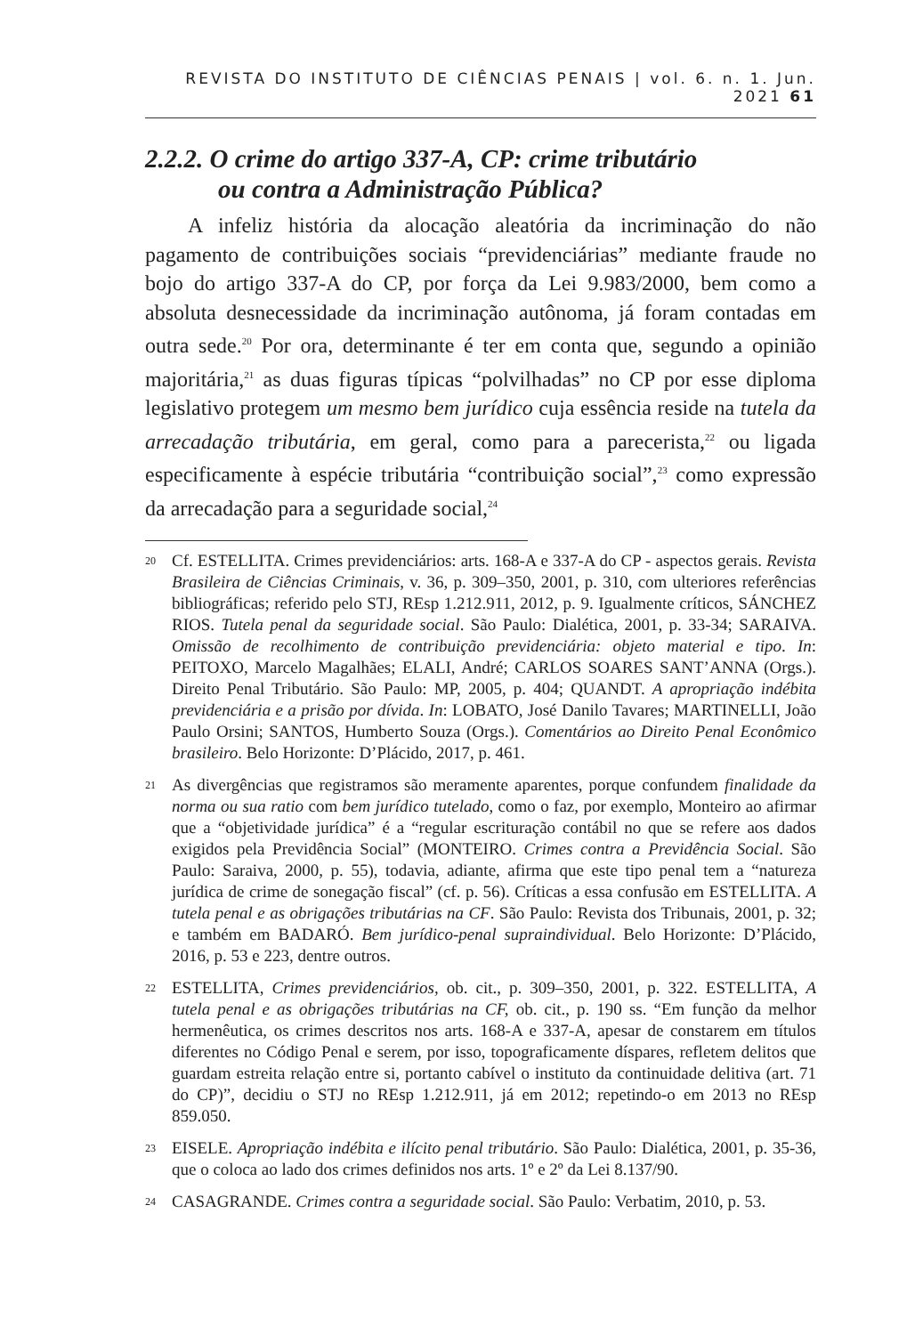REVISTA DO INSTITUTO DE CIÊNCIAS PENAIS | vol. 6. n. 1. Jun. 2021 61
2.2.2. O crime do artigo 337-A, CP: crime tributário
ou contra a Administração Pública?
A infeliz história da alocação aleatória da incriminação do não pagamento de contribuições sociais “previdenciárias” mediante fraude no bojo do artigo 337-A do CP, por força da Lei 9.983/2000, bem como a absoluta desnecessidade da incriminação autônoma, já foram contadas em outra sede.<sup>20</sup> Por ora, determinante é ter em conta que, segundo a opinião majoritária,<sup>21</sup> as duas figuras típicas “polvilhadas” no CP por esse diploma legislativo protegem um mesmo bem jurídico cuja essência reside na tutela da arrecadação tributária, em geral, como para a parecerista,<sup>22</sup> ou ligada especificamente à espécie tributária “contribuição social”,<sup>23</sup> como expressão da arrecadação para a seguridade social,<sup>24</sup>
20 Cf. ESTELLITA. Crimes previdenciários: arts. 168-A e 337-A do CP - aspectos gerais. Revista Brasileira de Ciências Criminais, v. 36, p. 309–350, 2001, p. 310, com ulteriores referências bibliográficas; referido pelo STJ, REsp 1.212.911, 2012, p. 9. Igualmente críticos, SÁNCHEZ RIOS. Tutela penal da seguridade social. São Paulo: Dialética, 2001, p. 33-34; SARAIVA. Omissão de recolhimento de contribuição previdenciária: objeto material e tipo. In: PEITOXO, Marcelo Magalhães; ELALI, André; CARLOS SOARES SANT’ANNA (Orgs.). Direito Penal Tributário. São Paulo: MP, 2005, p. 404; QUANDT. A apropriação indébita previdenciária e a prisão por dívida. In: LOBATO, José Danilo Tavares; MARTINELLI, João Paulo Orsini; SANTOS, Humberto Souza (Orgs.). Comentários ao Direito Penal Econômico brasileiro. Belo Horizonte: D’Plácido, 2017, p. 461.
21 As divergências que registramos são meramente aparentes, porque confundem finalidade da norma ou sua ratio com bem jurídico tutelado, como o faz, por exemplo, Monteiro ao afirmar que a “objetividade jurídica” é a “regular escrituração contábil no que se refere aos dados exigidos pela Previdência Social” (MONTEIRO. Crimes contra a Previdência Social. São Paulo: Saraiva, 2000, p. 55), todavia, adiante, afirma que este tipo penal tem a “natureza jurídica de crime de sonegação fiscal” (cf. p. 56). Críticas a essa confusão em ESTELLITA. A tutela penal e as obrigações tributárias na CF. São Paulo: Revista dos Tribunais, 2001, p. 32; e também em BADARÓ. Bem jurídico-penal supraindividual. Belo Horizonte: D’Plácido, 2016, p. 53 e 223, dentre outros.
22 ESTELLITA, Crimes previdenciários, ob. cit., p. 309–350, 2001, p. 322. ESTELLITA, A tutela penal e as obrigações tributárias na CF, ob. cit., p. 190 ss. “Em função da melhor hermenêutica, os crimes descritos nos arts. 168-A e 337-A, apesar de constarem em títulos diferentes no Código Penal e serem, por isso, topograficamente díspares, refletem delitos que guardam estreita relação entre si, portanto cabível o instituto da continuidade delitiva (art. 71 do CP)”, decidiu o STJ no REsp 1.212.911, já em 2012; repetindo-o em 2013 no REsp 859.050.
23 EISELE. Apropriação indébita e ilícito penal tributário. São Paulo: Dialética, 2001, p. 35-36, que o coloca ao lado dos crimes definidos nos arts. 1º e 2º da Lei 8.137/90.
24 CASAGRANDE. Crimes contra a seguridade social. São Paulo: Verbatim, 2010, p. 53.